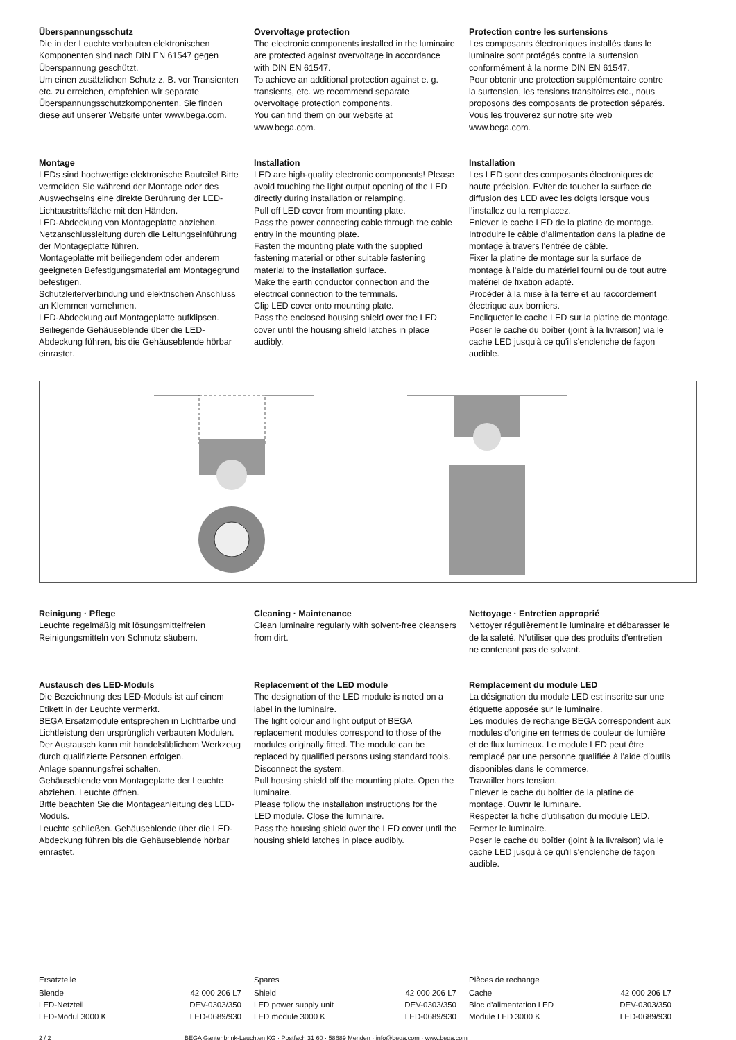Überspannungsschutz
Die in der Leuchte verbauten elektronischen Komponenten sind nach DIN EN 61547 gegen Überspannung geschützt.
Um einen zusätzlichen Schutz z. B. vor Transienten etc. zu erreichen, empfehlen wir separate Überspannungsschutzkomponenten. Sie finden diese auf unserer Website unter www.bega.com.
Overvoltage protection
The electronic components installed in the luminaire are protected against overvoltage in accordance with DIN EN 61547.
To achieve an additional protection against e. g. transients, etc. we recommend separate overvoltage protection components.
You can find them on our website at www.bega.com.
Protection contre les surtensions
Les composants électroniques installés dans le luminaire sont protégés contre la surtension conformément à la norme DIN EN 61547.
Pour obtenir une protection supplémentaire contre la surtension, les tensions transitoires etc., nous proposons des composants de protection séparés. Vous les trouverez sur notre site web www.bega.com.
Montage
LEDs sind hochwertige elektronische Bauteile! Bitte vermeiden Sie während der Montage oder des Auswechselns eine direkte Berührung der LED-Lichtaustrittsfläche mit den Händen.
LED-Abdeckung von Montageplatte abziehen.
Netzanschlussleitung durch die Leitungs­einführung der Montageplatte führen.
Montageplatte mit beiliegendem oder anderem geeigneten Befestigungsmaterial am Montagegrund befestigen.
Schutzleiterverbindung und elektrischen Anschluss an Klemmen vornehmen.
LED-Abdeckung auf Montageplatte aufklipsen.
Beiliegende Gehäuseblende über die LED-Abdeckung führen, bis die Gehäuseblende hörbar einrastet.
Installation
LED are high-quality electronic components! Please avoid touching the light output opening of the LED directly during installation or relamping.
Pull off LED cover from mounting plate.
Pass the power connecting cable through the cable entry in the mounting plate.
Fasten the mounting plate with the supplied fastening material or other suitable fastening material to the installation surface.
Make the earth conductor connection and the electrical connection to the terminals.
Clip LED cover onto mounting plate.
Pass the enclosed housing shield over the LED cover until the housing shield latches in place audibly.
Installation
Les LED sont des composants électroniques de haute précision. Eviter de toucher la surface de diffusion des LED avec les doigts lorsque vous l’installez ou la remplacez.
Enlever le cache LED de la platine de montage.
Introduire le câble d’alimentation dans la platine de montage à travers l'entrée de câble.
Fixer la platine de montage sur la surface de montage à l’aide du matériel fourni ou de tout autre matériel de fixation adapté.
Procéder à la mise à la terre et au raccordement électrique aux borniers.
Encliqueter le cache LED sur la platine de montage.
Poser le cache du boîtier (joint à la livraison) via le cache LED jusqu'à ce qu'il s'enclenche de façon audible.
Reinigung · Pflege
Leuchte regelmäßig mit lösungsmittelfreien Reinigungsmitteln von Schmutz säubern.
Cleaning · Maintenance
Clean luminaire regularly with solvent-free cleansers from dirt.
Nettoyage · Entretien approprié
Nettoyer régulièrement le luminaire et débarasser le de la saleté. N’utiliser que des produits d’entretien ne contenant pas de solvant.
Austausch des LED-Moduls
Die Bezeichnung des LED-Moduls ist auf einem Etikett in der Leuchte vermerkt.
BEGA Ersatzmodule entsprechen in Lichtfarbe und Lichtleistung den ursprünglich verbauten Modulen. Der Austausch kann mit handelsüblichem Werkzeug durch qualifizierte Personen erfolgen.
Anlage spannungsfrei schalten.
Gehäuseblende von Montageplatte der Leuchte abziehen. Leuchte öffnen.
Bitte beachten Sie die Montageanleitung des LED-Moduls.
Leuchte schließen. Gehäuseblende über die LED-Abdeckung führen bis die Gehäuseblende hörbar einrastet.
Replacement of the LED module
The designation of the LED module is noted on a label in the luminaire.
The light colour and light output of BEGA replacement modules correspond to those of the modules originally fitted. The module can be replaced by qualified persons using standard tools.
Disconnect the system.
Pull housing shield off the mounting plate. Open the luminaire.
Please follow the installation instructions for the LED module. Close the luminaire.
Pass the housing shield over the LED cover until the housing shield latches in place audibly.
Remplacement du module LED
La désignation du module LED est inscrite sur une étiquette apposée sur le luminaire.
Les modules de rechange BEGA correspondent aux modules d’origine en termes de couleur de lumière et de flux lumineux. Le module LED peut être remplacé par une personne qualifiée à l’aide d’outils disponibles dans le commerce.
Travailler hors tension.
Enlever le cache du boîtier de la platine de montage. Ouvrir le luminaire.
Respecter la fiche d’utilisation du module LED. Fermer le luminaire.
Poser le cache du boîtier (joint à la livraison) via le cache LED jusqu'à ce qu'il s'enclenche de façon audible.
| Ersatzteile | |
| --- | --- |
| Blende | 42 000 206 L7 |
| LED-Netzteil | DEV-0303/350 |
| LED-Modul 3000 K | LED-0689/930 |
| Spares | |
| --- | --- |
| Shield | 42 000 206 L7 |
| LED power supply unit | DEV-0303/350 |
| LED module 3000 K | LED-0689/930 |
| Pièces de rechange | |
| --- | --- |
| Cache | 42 000 206 L7 |
| Bloc d’alimentation LED | DEV-0303/350 |
| Module LED 3000 K | LED-0689/930 |
2 / 2 BEGA Gantenbrink-Leuchten KG · Postfach 31 60 · 58689 Menden · info@bega.com · www.bega.com